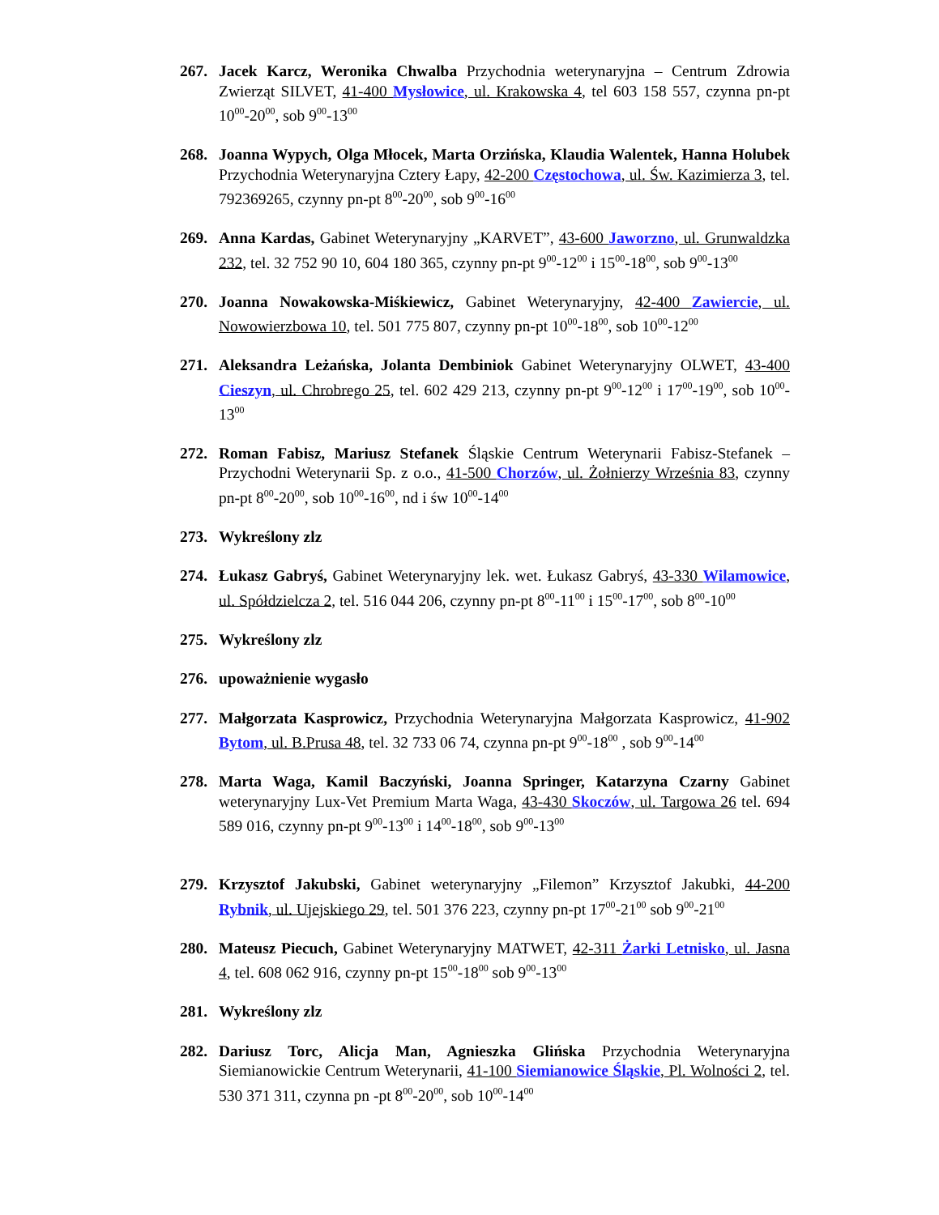267. Jacek Karcz, Weronika Chwalba Przychodnia weterynaryjna – Centrum Zdrowia Zwierząt SILVET, 41-400 Mysłowice, ul. Krakowska 4, tel 603 158 557, czynna pn-pt 10<sup>00</sup>-20<sup>00</sup>, sob 9<sup>00</sup>-13<sup>00</sup>
268. Joanna Wypych, Olga Młocek, Marta Orzińska, Klaudia Walentek, Hanna Holubek Przychodnia Weterynaryjna Cztery Łapy, 42-200 Częstochowa, ul. Św. Kazimierza 3, tel. 792369265, czynny pn-pt 8<sup>00</sup>-20<sup>00</sup>, sob 9<sup>00</sup>-16<sup>00</sup>
269. Anna Kardas, Gabinet Weterynaryjny „KARVET”, 43-600 Jaworzno, ul. Grunwaldzka 232, tel. 32 752 90 10, 604 180 365, czynny pn-pt 9<sup>00</sup>-12<sup>00</sup> i 15<sup>00</sup>-18<sup>00</sup>, sob 9<sup>00</sup>-13<sup>00</sup>
270. Joanna Nowakowska-Miśkiewicz, Gabinet Weterynaryjny, 42-400 Zawiercie, ul. Nowowierzbowa 10, tel. 501 775 807, czynny pn-pt 10<sup>00</sup>-18<sup>00</sup>, sob 10<sup>00</sup>-12<sup>00</sup>
271. Aleksandra Leżańska, Jolanta Dembiniok Gabinet Weterynaryjny OLWET, 43-400 Cieszyn, ul. Chrobrego 25, tel. 602 429 213, czynny pn-pt 9<sup>00</sup>-12<sup>00</sup> i 17<sup>00</sup>-19<sup>00</sup>, sob 10<sup>00</sup>-13<sup>00</sup>
272. Roman Fabisz, Mariusz Stefanek Śląskie Centrum Weterynarii Fabisz-Stefanek – Przychodni Weterynarii Sp. z o.o., 41-500 Chorzów, ul. Żołnierzy Września 83, czynny pn-pt 8<sup>00</sup>-20<sup>00</sup>, sob 10<sup>00</sup>-16<sup>00</sup>, nd i św 10<sup>00</sup>-14<sup>00</sup>
273. Wykreślony zlz
274. Łukasz Gabryś, Gabinet Weterynaryjny lek. wet. Łukasz Gabryś, 43-330 Wilamowice, ul. Spółdzielcza 2, tel. 516 044 206, czynny pn-pt 8<sup>00</sup>-11<sup>00</sup> i 15<sup>00</sup>-17<sup>00</sup>, sob 8<sup>00</sup>-10<sup>00</sup>
275. Wykreślony zlz
276. upoważnienie wygasło
277. Małgorzata Kasprowicz, Przychodnia Weterynaryjna Małgorzata Kasprowicz, 41-902 Bytom, ul. B.Prusa 48, tel. 32 733 06 74, czynna pn-pt 9<sup>00</sup>-18<sup>00</sup> , sob 9<sup>00</sup>-14<sup>00</sup>
278. Marta Waga, Kamil Baczyński, Joanna Springer, Katarzyna Czarny Gabinet weterynaryjny Lux-Vet Premium Marta Waga, 43-430 Skoczów, ul. Targowa 26 tel. 694 589 016, czynny pn-pt 9<sup>00</sup>-13<sup>00</sup> i 14<sup>00</sup>-18<sup>00</sup>, sob 9<sup>00</sup>-13<sup>00</sup>
279. Krzysztof Jakubski, Gabinet weterynaryjny „Filemon” Krzysztof Jakubki, 44-200 Rybnik, ul. Ujejskiego 29, tel. 501 376 223, czynny pn-pt 17<sup>00</sup>-21<sup>00</sup> sob 9<sup>00</sup>-21<sup>00</sup>
280. Mateusz Piecuch, Gabinet Weterynaryjny MATWET, 42-311 Żarki Letnisko, ul. Jasna 4, tel. 608 062 916, czynny pn-pt 15<sup>00</sup>-18<sup>00</sup> sob 9<sup>00</sup>-13<sup>00</sup>
281. Wykreślony zlz
282. Dariusz Torc, Alicja Man, Agnieszka Glińska Przychodnia Weterynaryjna Siemianowickie Centrum Weterynarii, 41-100 Siemianowice Śląskie, Pl. Wolności 2, tel. 530 371 311, czynna pn -pt 8<sup>00</sup>-20<sup>00</sup>, sob 10<sup>00</sup>-14<sup>00</sup>